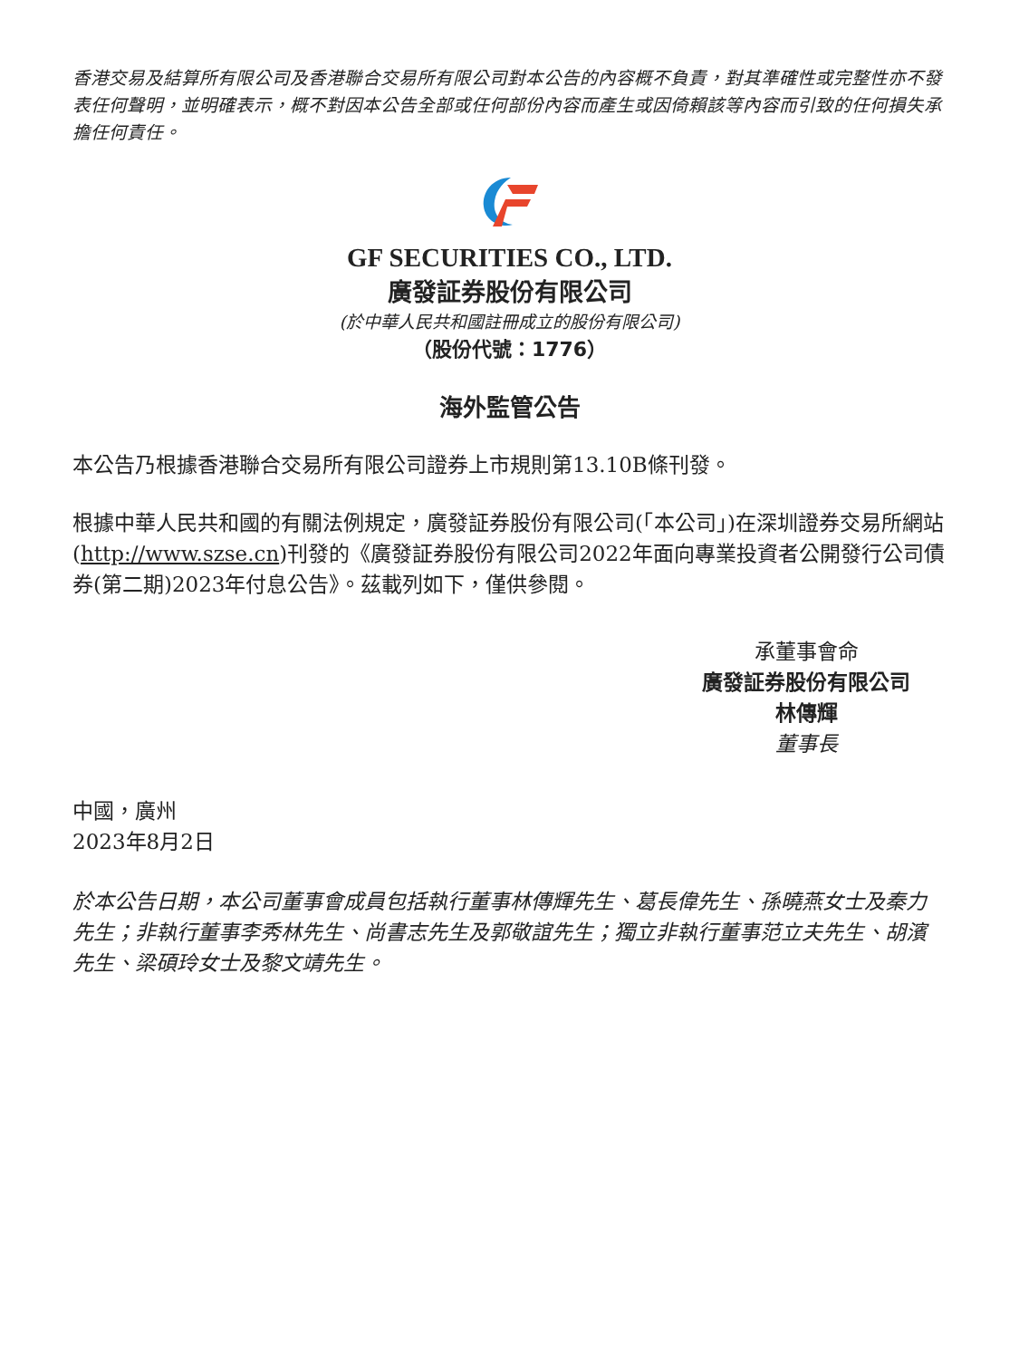香港交易及結算所有限公司及香港聯合交易所有限公司對本公告的內容概不負責，對其準確性或完整性亦不發表任何聲明，並明確表示，概不對因本公告全部或任何部份內容而產生或因倚賴該等內容而引致的任何損失承擔任何責任。
GF SECURITIES CO., LTD.
廣發証券股份有限公司
(於中華人民共和國註冊成立的股份有限公司)
（股份代號：1776）
海外監管公告
本公告乃根據香港聯合交易所有限公司證券上市規則第13.10B條刊發。
根據中華人民共和國的有關法例規定，廣發証券股份有限公司(「本公司」)在深圳證券交易所網站(http://www.szse.cn)刊發的《廣發証券股份有限公司2022年面向專業投資者公開發行公司債券(第二期)2023年付息公告》。茲載列如下，僅供參閱。
承董事會命
廣發証券股份有限公司
林傳輝
董事長
中國，廣州
2023年8月2日
於本公告日期，本公司董事會成員包括執行董事林傳輝先生、葛長偉先生、孫曉燕女士及秦力先生；非執行董事李秀林先生、尚書志先生及郭敬誼先生；獨立非執行董事范立夫先生、胡濱先生、梁碩玲女士及黎文靖先生。